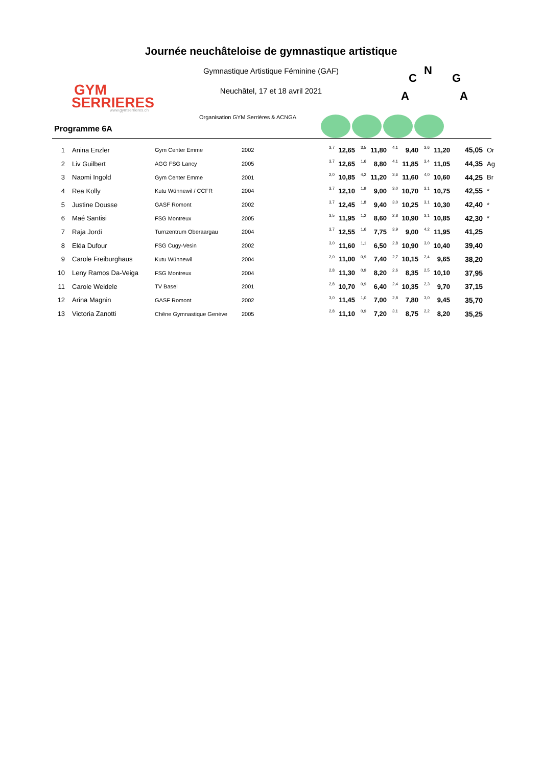GYM
SERRIERES
www.gymserrieres.ch
Journée neuchâteloise de gymnastique artistique
Gymnastique Artistique Féminine (GAF)
Neuchâtel, 17 et 18 avril 2021
N
C
G
A
A
Organisation GYM Serrières & ACNGA
Programme 6A
| 1 | Anina Enzler | Gym Center Emme | 2002 | 3,7 | 12,65 | 3,5 | 11,80 | 4,1 | 9,40 | 3,6 | 11,20 | 45,05 | Or |
| 2 | Liv Guilbert | AGG FSG Lancy | 2005 | 3,7 | 12,65 | 1,6 | 8,80 | 4,1 | 11,85 | 3,4 | 11,05 | 44,35 | Ag |
| 3 | Naomi Ingold | Gym Center Emme | 2001 | 2,0 | 10,85 | 4,2 | 11,20 | 3,6 | 11,60 | 4,0 | 10,60 | 44,25 | Br |
| 4 | Rea Kolly | Kutu Wünnewil / CCFR | 2004 | 3,7 | 12,10 | 1,9 | 9,00 | 3,0 | 10,70 | 3,1 | 10,75 | 42,55 | * |
| 5 | Justine Dousse | GASF Romont | 2002 | 3,7 | 12,45 | 1,8 | 9,40 | 3,0 | 10,25 | 3,1 | 10,30 | 42,40 | * |
| 6 | Maé Santisi | FSG Montreux | 2005 | 3,5 | 11,95 | 1,2 | 8,60 | 2,8 | 10,90 | 3,1 | 10,85 | 42,30 | * |
| 7 | Raja Jordi | Turnzentrum Oberaargau | 2004 | 3,7 | 12,55 | 1,6 | 7,75 | 3,9 | 9,00 | 4,2 | 11,95 | 41,25 | |
| 8 | Eléa Dufour | FSG Cugy-Vesin | 2002 | 3,0 | 11,60 | 1,1 | 6,50 | 2,8 | 10,90 | 3,0 | 10,40 | 39,40 | |
| 9 | Carole Freiburghaus | Kutu Wünnewil | 2004 | 2,0 | 11,00 | 0,9 | 7,40 | 2,7 | 10,15 | 2,4 | 9,65 | 38,20 | |
| 10 | Leny Ramos Da-Veiga | FSG Montreux | 2004 | 2,8 | 11,30 | 0,9 | 8,20 | 2,6 | 8,35 | 2,5 | 10,10 | 37,95 | |
| 11 | Carole Weidele | TV Basel | 2001 | 2,8 | 10,70 | 0,9 | 6,40 | 2,4 | 10,35 | 2,3 | 9,70 | 37,15 | |
| 12 | Arina Magnin | GASF Romont | 2002 | 3,0 | 11,45 | 1,0 | 7,00 | 2,8 | 7,80 | 3,0 | 9,45 | 35,70 | |
| 13 | Victoria Zanotti | Chêne Gymnastique Genève | 2005 | 2,8 | 11,10 | 0,9 | 7,20 | 3,1 | 8,75 | 2,2 | 8,20 | 35,25 | |